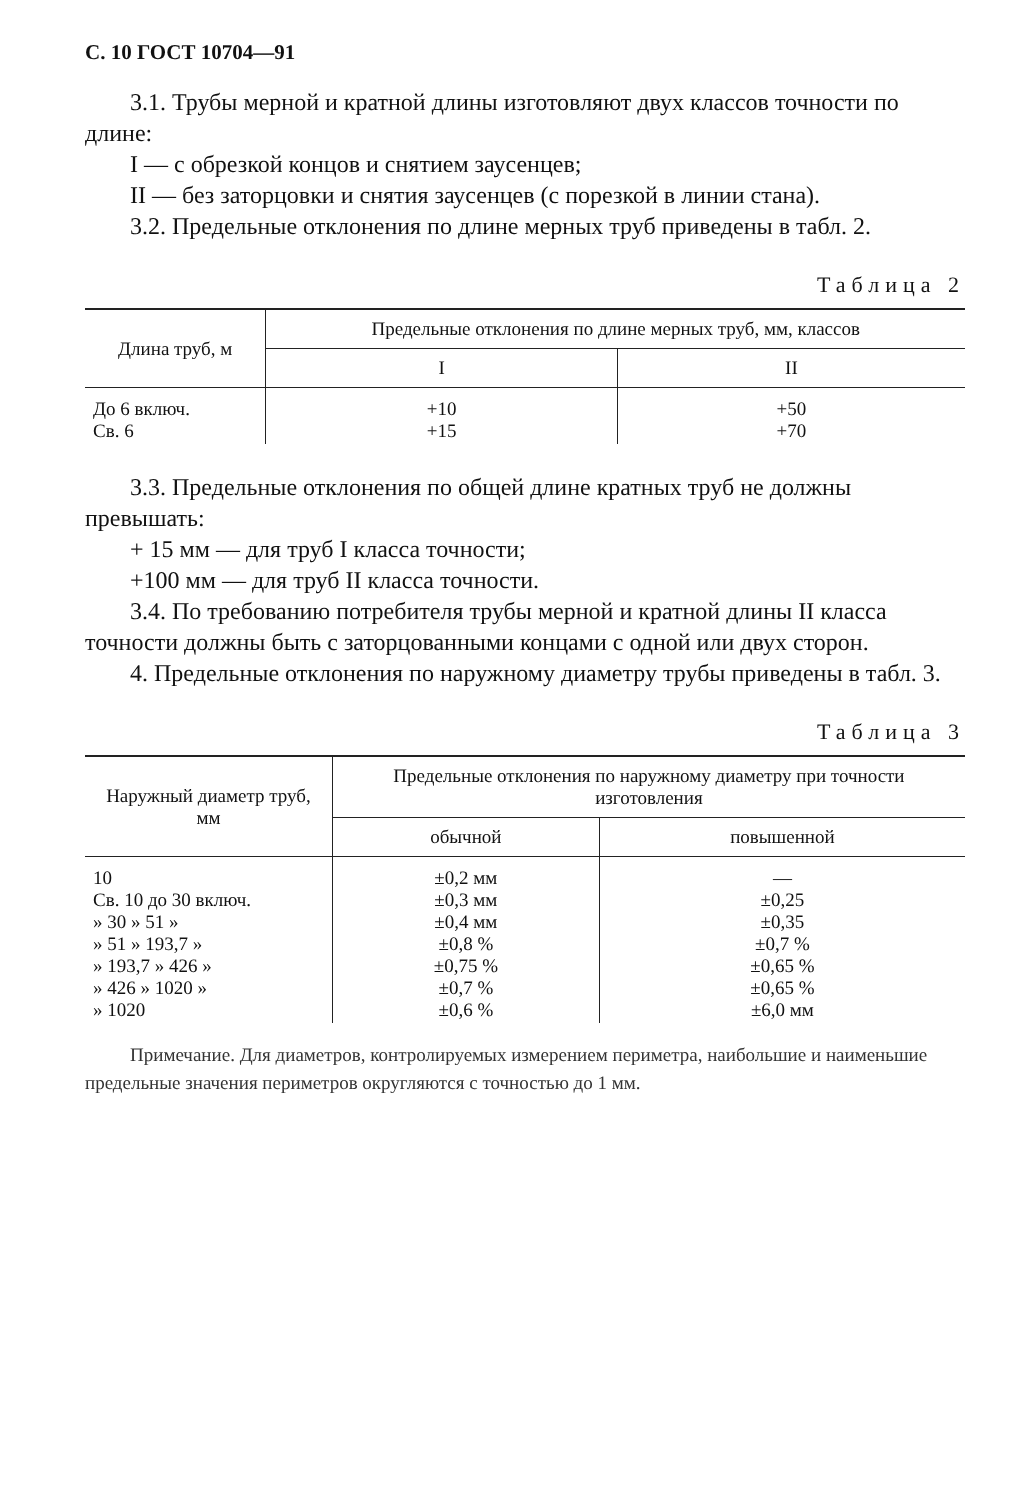С. 10 ГОСТ 10704—91
3.1. Трубы мерной и кратной длины изготовляют двух классов точности по длине:
I — с обрезкой концов и снятием заусенцев;
II — без заторцовки и снятия заусенцев (с порезкой в линии стана).
3.2. Предельные отклонения по длине мерных труб приведены в табл. 2.
Таблица 2
| Длина труб, м | Предельные отклонения по длине мерных труб, мм, классов | |
| --- | --- | --- |
| | I | II |
| До 6 включ. Св. 6 | +10 +15 | +50 +70 |
3.3. Предельные отклонения по общей длине кратных труб не должны превышать:
+ 15 мм — для труб I класса точности;
+100 мм — для труб II класса точности.
3.4. По требованию потребителя трубы мерной и кратной длины II класса точности должны быть с заторцованными концами с одной или двух сторон.
4. Предельные отклонения по наружному диаметру трубы приведены в табл. 3.
Таблица 3
| Наружный диаметр труб, мм | Предельные отклонения по наружному диаметру при точности изготовления | |
| --- | --- | --- |
| | обычной | повышенной |
| 10 Св. 10 до 30 включ. » 30 » 51 » » 51 » 193,7 » » 193,7 » 426 » » 426 » 1020 » » 1020 | ±0,2 мм ±0,3 мм ±0,4 мм ±0,8 % ±0,75 % ±0,7 % ±0,6 % | — ±0,25 ±0,35 ±0,7 % ±0,65 % ±0,65 % ±6,0 мм |
Примечание. Для диаметров, контролируемых измерением периметра, наибольшие и наименьшие предельные значения периметров округляются с точностью до 1 мм.